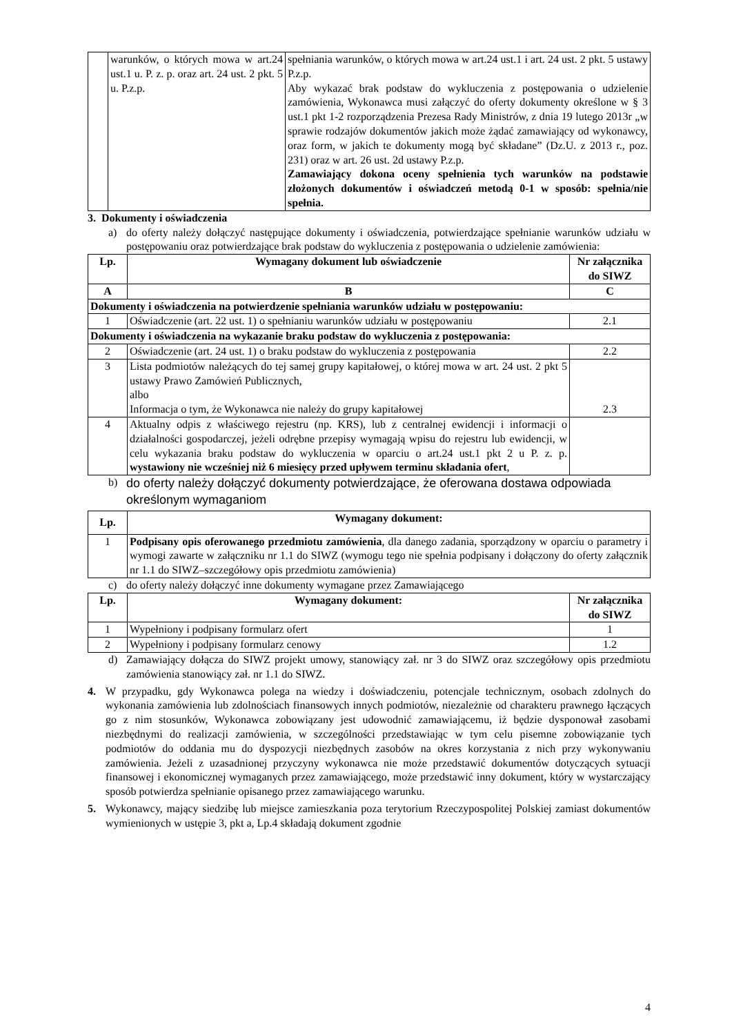| | warunków, o których mowa w art.24 ust.1 u. P. z. p. oraz art. 24 ust. 2 pkt. 5 u. P.z.p. | spełniania warunków, o których mowa w art.24 ust.1 i art. 24 ust. 2 pkt. 5 ustawy P.z.p. Aby wykazać brak podstaw do wykluczenia z postępowania o udzielenie zamówienia, Wykonawca musi załączyć do oferty dokumenty określone w § 3 ust.1 pkt 1-2 rozporządzenia Prezesa Rady Ministrów, z dnia 19 lutego 2013r „w sprawie rodzajów dokumentów jakich może żądać zamawiający od wykonawcy, oraz form, w jakich te dokumenty mogą być składane” (Dz.U. z 2013 r., poz. 231) oraz w art. 26 ust. 2d ustawy P.z.p. Zamawiający dokona oceny spełnienia tych warunków na podstawie złożonych dokumentów i oświadczeń metodą 0-1 w sposób: spełnia/nie spełnia. |
3. Dokumenty i oświadczenia
a) do oferty należy dołączyć następujące dokumenty i oświadczenia, potwierdzające spełnianie warunków udziału w postępowaniu oraz potwierdzające brak podstaw do wykluczenia z postępowania o udzielenie zamówienia:
| Lp. | Wymagany dokument lub oświadczenie | Nr załącznika do SIWZ |
| --- | --- | --- |
| A | B | C |
| Dokumenty i oświadczenia na potwierdzenie spełniania warunków udziału w postępowaniu: | | |
| 1 | Oświadczenie (art. 22 ust. 1) o spełnianiu warunków udziału w postępowaniu | 2.1 |
| Dokumenty i oświadczenia na wykazanie braku podstaw do wykluczenia z postępowania: | | |
| 2 | Oświadczenie (art. 24 ust. 1) o braku podstaw do wykluczenia z postępowania | 2.2 |
| 3 | Lista podmiotów należących do tej samej grupy kapitałowej, o której mowa w art. 24 ust. 2 pkt 5 ustawy Prawo Zamówień Publicznych, albo Informacja o tym, że Wykonawca nie należy do grupy kapitałowej | 2.3 |
| 4 | Aktualny odpis z właściwego rejestru (np. KRS), lub z centralnej ewidencji i informacji o działalności gospodarczej, jeżeli odrębne przepisy wymagają wpisu do rejestru lub ewidencji, w celu wykazania braku podstaw do wykluczenia w oparciu o art.24 ust.1 pkt 2 u P. z. p. wystawiony nie wcześniej niż 6 miesięcy przed upływem terminu składania ofert , | |
b) do oferty należy dołączyć dokumenty potwierdzające, że oferowana dostawa odpowiada określonym wymaganiom
| Lp. | Wymagany dokument: |
| --- | --- |
| 1 | Podpisany opis oferowanego przedmiotu zamówienia , dla danego zadania, sporządzony w oparciu o parametry i wymogi zawarte w załączniku nr 1.1 do SIWZ (wymogu tego nie spełnia podpisany i dołączony do oferty załącznik nr 1.1 do SIWZ–szczegółowy opis przedmiotu zamówienia) |
c) do oferty należy dołączyć inne dokumenty wymagane przez Zamawiającego
| Lp. | Wymagany dokument: | Nr załącznika do SIWZ |
| --- | --- | --- |
| 1 | Wypełniony i podpisany formularz ofert | 1 |
| 2 | Wypełniony i podpisany formularz cenowy | 1.2 |
d) Zamawiający dołącza do SIWZ projekt umowy, stanowiący zał. nr 3 do SIWZ oraz szczegółowy opis przedmiotu zamówienia stanowiący zał. nr 1.1 do SIWZ.
4. W przypadku, gdy Wykonawca polega na wiedzy i doświadczeniu, potencjale technicznym, osobach zdolnych do wykonania zamówienia lub zdolnościach finansowych innych podmiotów, niezależnie od charakteru prawnego łączących go z nim stosunków, Wykonawca zobowiązany jest udowodnić zamawiającemu, iż będzie dysponował zasobami niezbędnymi do realizacji zamówienia, w szczególności przedstawiając w tym celu pisemne zobowiązanie tych podmiotów do oddania mu do dyspozycji niezbędnych zasobów na okres korzystania z nich przy wykonywaniu zamówienia. Jeżeli z uzasadnionej przyczyny wykonawca nie może przedstawić dokumentów dotyczących sytuacji finansowej i ekonomicznej wymaganych przez zamawiającego, może przedstawić inny dokument, który w wystarczający sposób potwierdza spełnianie opisanego przez zamawiającego warunku.
5. Wykonawcy, mający siedzibę lub miejsce zamieszkania poza terytorium Rzeczypospolitej Polskiej zamiast dokumentów wymienionych w ustępie 3, pkt a, Lp.4 składają dokument zgodnie
4